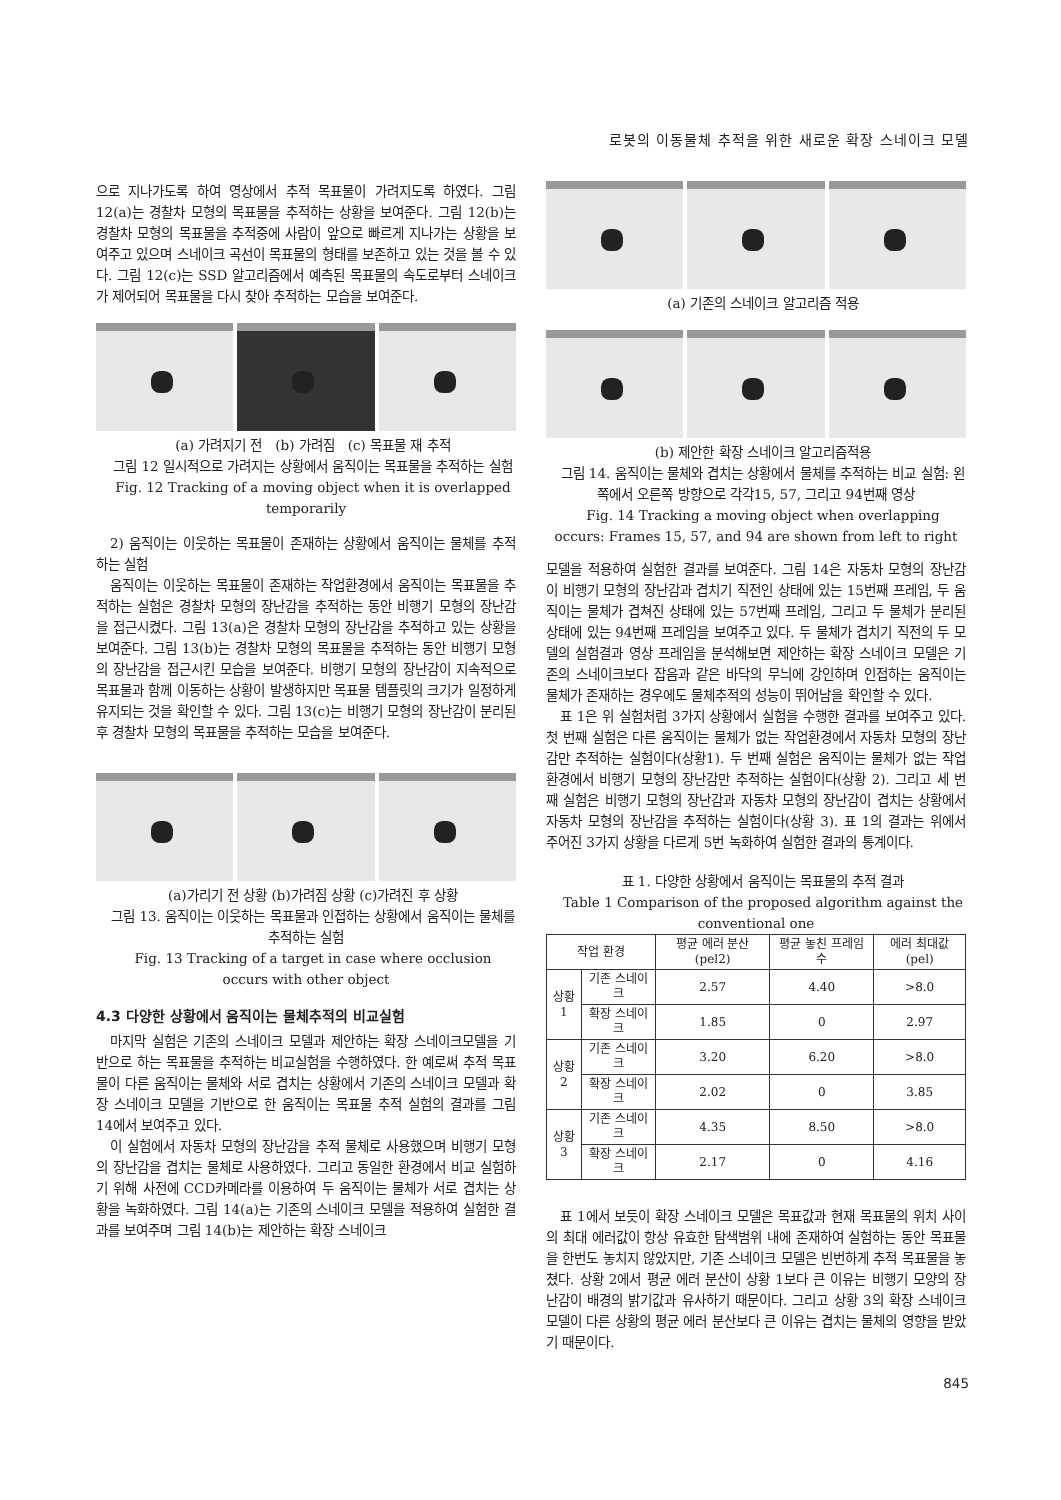로봇의 이동물체 추적을 위한 새로운 확장 스네이크 모델
으로 지나가도록 하여 영상에서 추적 목표물이 가려지도록 하였다. 그림 12(a)는 경찰차 모형의 목표물을 추적하는 상황을 보여준다. 그림 12(b)는 경찰차 모형의 목표물을 추적중에 사람이 앞으로 빠르게 지나가는 상황을 보여주고 있으며 스네이크 곡선이 목표물의 형태를 보존하고 있는 것을 볼 수 있다. 그림 12(c)는 SSD 알고리즘에서 예측된 목표물의 속도로부터 스네이크가 제어되어 목표물을 다시 찾아 추적하는 모습을 보여준다.
(a) 가려지기 전 (b) 가려짐 (c) 목표물 재 추적
그림 12 일시적으로 가려지는 상황에서 움직이는 목표물을 추적하는 실험
Fig. 12 Tracking of a moving object when it is overlapped temporarily
2) 움직이는 이웃하는 목표물이 존재하는 상황에서 움직이는 물체를 추적하는 실험
움직이는 이웃하는 목표물이 존재하는 작업환경에서 움직이는 목표물을 추적하는 실험은 경찰차 모형의 장난감을 추적하는 동안 비행기 모형의 장난감을 접근시켰다. 그림 13(a)은 경찰차 모형의 장난감을 추적하고 있는 상황을 보여준다. 그림 13(b)는 경찰차 모형의 목표물을 추적하는 동안 비행기 모형의 장난감을 접근시킨 모습을 보여준다. 비행기 모형의 장난감이 지속적으로 목표물과 함께 이동하는 상황이 발생하지만 목표물 템플릿의 크기가 일정하게 유지되는 것을 확인할 수 있다. 그림 13(c)는 비행기 모형의 장난감이 분리된 후 경찰차 모형의 목표물을 추적하는 모습을 보여준다.
(a)가리기 전 상황 (b)가려짐 상황 (c)가려진 후 상황
그림 13. 움직이는 이웃하는 목표물과 인접하는 상황에서 움직이는 물체를 추적하는 실험
Fig. 13 Tracking of a target in case where occlusion occurs with other object
4.3 다양한 상황에서 움직이는 물체추적의 비교실험
마지막 실험은 기존의 스네이크 모델과 제안하는 확장 스네이크모델을 기반으로 하는 목표물을 추적하는 비교실험을 수행하였다. 한 예로써 추적 목표물이 다른 움직이는 물체와 서로 겹치는 상황에서 기존의 스네이크 모델과 확장 스네이크 모델을 기반으로 한 움직이는 목표물 추적 실험의 결과를 그림 14에서 보여주고 있다.
이 실험에서 자동차 모형의 장난감을 추적 물체로 사용했으며 비행기 모형의 장난감을 겹치는 물체로 사용하였다. 그리고 동일한 환경에서 비교 실험하기 위해 사전에 CCD카메라를 이용하여 두 움직이는 물체가 서로 겹치는 상황을 녹화하였다. 그림 14(a)는 기존의 스네이크 모델을 적용하여 실험한 결과를 보여주며 그림 14(b)는 제안하는 확장 스네이크
(a) 기존의 스네이크 알고리즘 적용
(b) 제안한 확장 스네이크 알고리즘적용
그림 14. 움직이는 물체와 겹치는 상황에서 물체를 추적하는 비교 실험: 왼쪽에서 오른쪽 방향으로 각각15, 57, 그리고 94번째 영상
Fig. 14 Tracking a moving object when overlapping occurs: Frames 15, 57, and 94 are shown from left to right
모델을 적용하여 실험한 결과를 보여준다. 그림 14은 자동차 모형의 장난감이 비행기 모형의 장난감과 겹치기 직전인 상태에 있는 15번째 프레임, 두 움직이는 물체가 겹쳐진 상태에 있는 57번째 프레임, 그리고 두 물체가 분리된 상태에 있는 94번째 프레임을 보여주고 있다. 두 물체가 겹치기 직전의 두 모델의 실험결과 영상 프레임을 분석해보면 제안하는 확장 스네이크 모델은 기존의 스네이크보다 잡음과 같은 바닥의 무늬에 강인하며 인접하는 움직이는 물체가 존재하는 경우에도 물체추적의 성능이 뛰어남을 확인할 수 있다.
표 1은 위 실험처럼 3가지 상황에서 실험을 수행한 결과를 보여주고 있다. 첫 번째 실험은 다른 움직이는 물체가 없는 작업환경에서 자동차 모형의 장난감만 추적하는 실험이다(상황1). 두 번째 실험은 움직이는 물체가 없는 작업환경에서 비행기 모형의 장난감만 추적하는 실험이다(상황 2). 그리고 세 번째 실험은 비행기 모형의 장난감과 자동차 모형의 장난감이 겹치는 상황에서 자동차 모형의 장난감을 추적하는 실험이다(상황 3). 표 1의 결과는 위에서 주어진 3가지 상황을 다르게 5번 녹화하여 실험한 결과의 통계이다.
표 1. 다양한 상황에서 움직이는 목표물의 추적 결과
Table 1 Comparison of the proposed algorithm against the conventional one
| 작업 환경 | | 평균 에러 분산(pel2) | 평균 놓친 프레임 수 | 에러 최대값(pel) |
| --- | --- | --- | --- | --- |
| 상황1 | 기존 스네이크 | 2.57 | 4.40 | >8.0 |
| | 확장 스네이크 | 1.85 | 0 | 2.97 |
| 상황2 | 기존 스네이크 | 3.20 | 6.20 | >8.0 |
| | 확장 스네이크 | 2.02 | 0 | 3.85 |
| 상황3 | 기존 스네이크 | 4.35 | 8.50 | >8.0 |
| | 확장 스네이크 | 2.17 | 0 | 4.16 |
표 1에서 보듯이 확장 스네이크 모델은 목표값과 현재 목표물의 위치 사이의 최대 에러값이 항상 유효한 탐색범위 내에 존재하여 실험하는 동안 목표물을 한번도 놓치지 않았지만, 기존 스네이크 모델은 빈번하게 추적 목표물을 놓쳤다. 상황 2에서 평균 에러 분산이 상황 1보다 큰 이유는 비행기 모양의 장난감이 배경의 밝기값과 유사하기 때문이다. 그리고 상황 3의 확장 스네이크 모델이 다른 상황의 평균 에러 분산보다 큰 이유는 겹치는 물체의 영향을 받았기 때문이다.
845